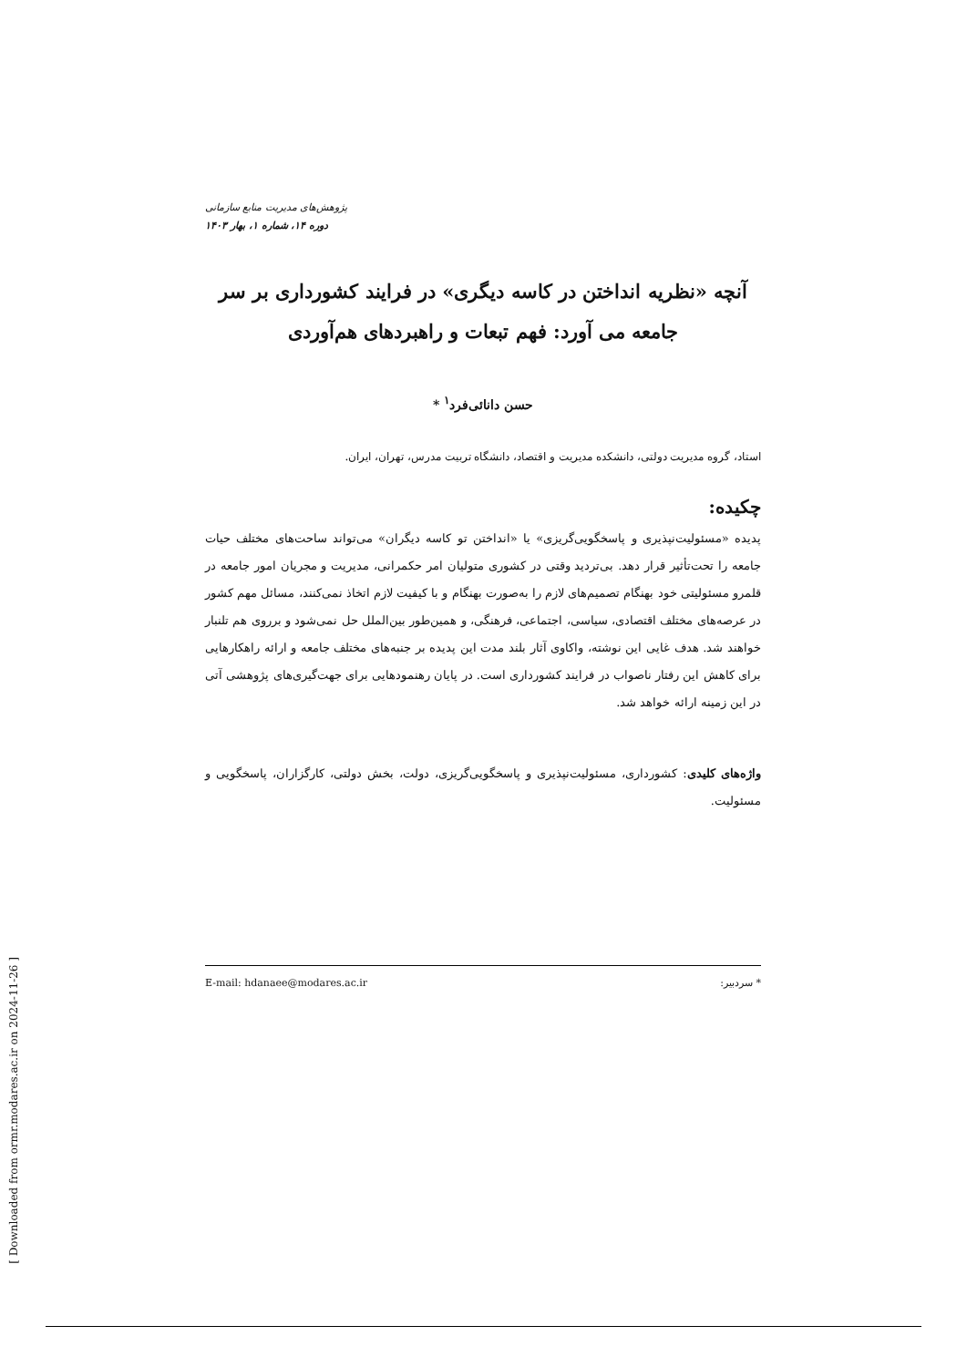پژوهش‌های مدیریت منابع سازمانی
دوره ۱۴، شماره ۱، بهار ۱۴۰۳
آنچه «نظریه انداختن در کاسه دیگری» در فرایند کشورداری بر سر جامعه می آورد: فهم تبعات و راهبردهای هم‌آوردی
حسن دانائی‌فرد<sup>۱</sup> *
استاد، گروه مدیریت دولتی، دانشکده مدیریت و اقتصاد، دانشگاه تربیت مدرس، تهران، ایران.
چکیده:
پدیده «مسئولیت‌نپذیری و پاسخگویی‌گریزی» یا «انداختن تو کاسه دیگران» می‌تواند ساحت‌های مختلف حیات جامعه را تحت‌تأثیر قرار دهد. بی‌تردید وقتی در کشوری متولیان امر حکمرانی، مدیریت و مجریان امور جامعه در قلمرو مسئولیتی خود بهنگام تصمیم‌های لازم را به‌صورت بهنگام و با کیفیت لازم اتخاذ نمی‌کنند، مسائل مهم کشور در عرصه‌های مختلف اقتصادی، سیاسی، اجتماعی، فرهنگی، و همین‌طور بین‌الملل حل نمی‌شود و برروی هم تلنبار خواهند شد. هدف غایی این نوشته، واکاوی آثار بلند مدت این پدیده بر جنبه‌های مختلف جامعه و ارائه راهکارهایی برای کاهش این رفتار ناصواب در فرایند کشورداری است. در پایان رهنمودهایی برای جهت‌گیری‌های پژوهشی آتی در این زمینه ارائه خواهد شد.
واژه‌های کلیدی: کشورداری، مسئولیت‌نپذیری و پاسخگویی‌گریزی، دولت، بخش دولتی، کارگزاران، پاسخگویی و مسئولیت.
* سردبیر: E-mail: hdanaee@modares.ac.ir
[ Downloaded from ormr.modares.ac.ir on 2024-11-26 ]